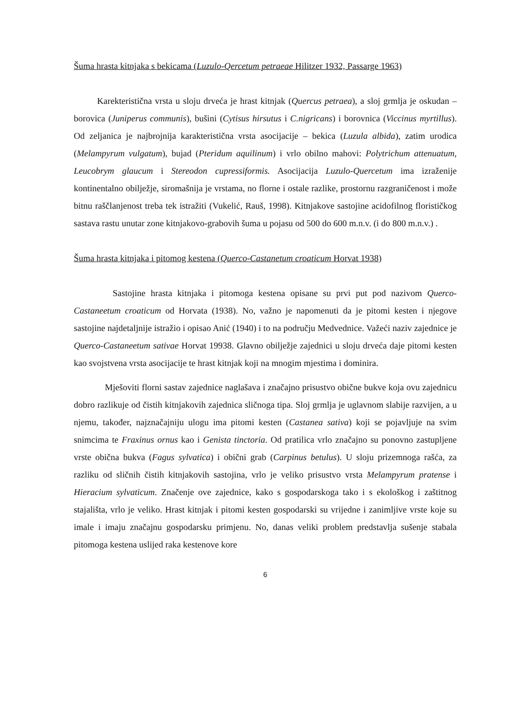Šuma hrasta kitnjaka s bekicama (Luzulo-Qercetum petraeae Hilitzer 1932, Passarge 1963)
Karekteristična vrsta u sloju drveća je hrast kitnjak (Quercus petraea), a sloj grmlja je oskudan – borovica (Juniperus communis), bušini (Cytisus hirsutus i C.nigricans) i borovnica (Viccinus myrtillus). Od zeljanica je najbrojnija karakteristična vrsta asocijacije – bekica (Luzula albida), zatim urodica (Melampyrum vulgatum), bujad (Pteridum aquilinum) i vrlo obilno mahovi: Polytrichum attenuatum, Leucobrym glaucum i Stereodon cupressiformis. Asocijacija Luzulo-Quercetum ima izraženije kontinentalno obilježje, siromašnija je vrstama, no florne i ostale razlike, prostornu razgraničenost i može bitnu raščlanjenost treba tek istražiti (Vukelić, Rauš, 1998). Kitnjakove sastojine acidofilnog florističkog sastava rastu unutar zone kitnjakovo-grabovih šuma u pojasu od 500 do 600 m.n.v. (i do 800 m.n.v.) .
Šuma hrasta kitnjaka i pitomog kestena (Querco-Castanetum croaticum Horvat 1938)
Sastojine hrasta kitnjaka i pitomoga kestena opisane su prvi put pod nazivom Querco-Castaneetum croaticum od Horvata (1938). No, važno je napomenuti da je pitomi kesten i njegove sastojine najdetaljnije istražio i opisao Anić (1940) i to na području Medvednice. Važeći naziv zajednice je Querco-Castaneetum sativae Horvat 19938. Glavno obilježje zajednici u sloju drveća daje pitomi kesten kao svojstvena vrsta asocijacije te hrast kitnjak koji na mnogim mjestima i dominira.
Mješoviti florni sastav zajednice naglašava i značajno prisustvo obične bukve koja ovu zajednicu dobro razlikuje od čistih kitnjakovih zajednica sličnoga tipa. Sloj grmlja je uglavnom slabije razvijen, a u njemu, također, najznačajniju ulogu ima pitomi kesten (Castanea sativa) koji se pojavljuje na svim snimcima te Fraxinus ornus kao i Genista tinctoria. Od pratilica vrlo značajno su ponovno zastupljene vrste obična bukva (Fagus sylvatica) i obični grab (Carpinus betulus). U sloju prizemnoga rašća, za razliku od sličnih čistih kitnjakovih sastojina, vrlo je veliko prisustvo vrsta Melampyrum pratense i Hieracium sylvaticum. Značenje ove zajednice, kako s gospodarskoga tako i s ekološkog i zaštitnog stajališta, vrlo je veliko. Hrast kitnjak i pitomi kesten gospodarski su vrijedne i zanimljive vrste koje su imale i imaju značajnu gospodarsku primjenu. No, danas veliki problem predstavlja sušenje stabala pitomoga kestena uslijed raka kestenove kore
6